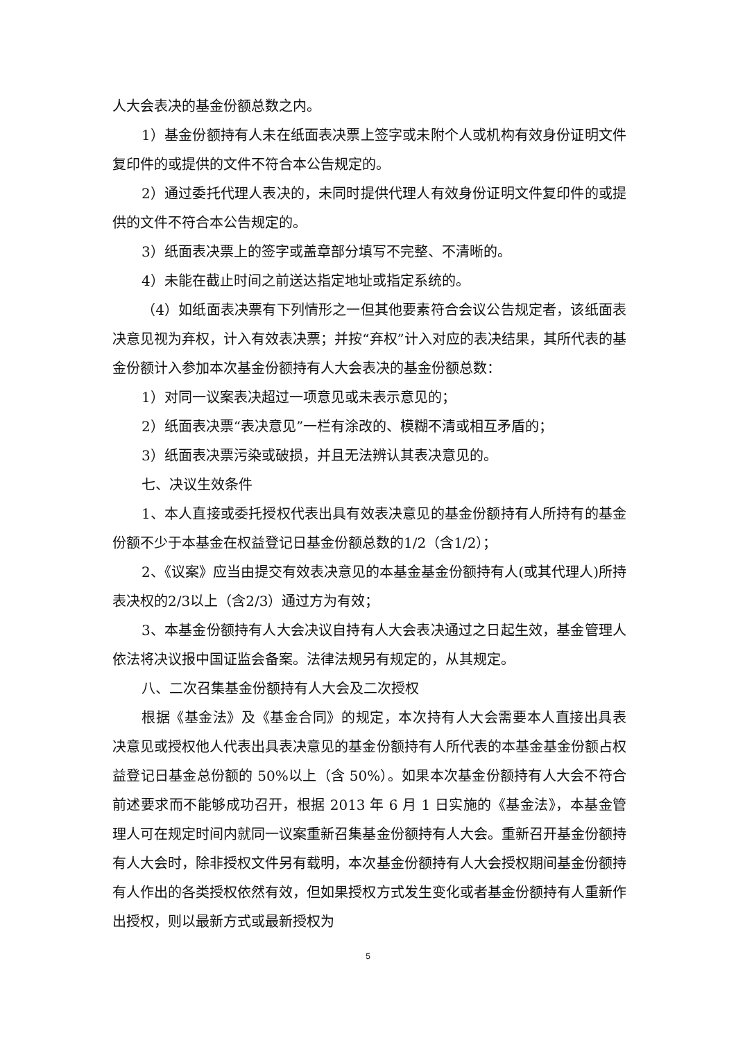人大会表决的基金份额总数之内。
1）基金份额持有人未在纸面表决票上签字或未附个人或机构有效身份证明文件复印件的或提供的文件不符合本公告规定的。
2）通过委托代理人表决的，未同时提供代理人有效身份证明文件复印件的或提供的文件不符合本公告规定的。
3）纸面表决票上的签字或盖章部分填写不完整、不清晰的。
4）未能在截止时间之前送达指定地址或指定系统的。
（4）如纸面表决票有下列情形之一但其他要素符合会议公告规定者，该纸面表决意见视为弃权，计入有效表决票；并按“弃权”计入对应的表决结果，其所代表的基金份额计入参加本次基金份额持有人大会表决的基金份额总数：
1）对同一议案表决超过一项意见或未表示意见的；
2）纸面表决票“表决意见”一栏有涂改的、模糊不清或相互矛盾的；
3）纸面表决票污染或破损，并且无法辨认其表决意见的。
七、决议生效条件
1、本人直接或委托授权代表出具有效表决意见的基金份额持有人所持有的基金份额不少于本基金在权益登记日基金份额总数的1/2（含1/2）；
2、《议案》应当由提交有效表决意见的本基金基金份额持有人(或其代理人)所持表决权的2/3以上（含2/3）通过方为有效；
3、本基金份额持有人大会决议自持有人大会表决通过之日起生效，基金管理人依法将决议报中国证监会备案。法律法规另有规定的，从其规定。
八、二次召集基金份额持有人大会及二次授权
根据《基金法》及《基金合同》的规定，本次持有人大会需要本人直接出具表决意见或授权他人代表出具表决意见的基金份额持有人所代表的本基金基金份额占权益登记日基金总份额的 50%以上（含 50%）。如果本次基金份额持有人大会不符合前述要求而不能够成功召开，根据 2013 年 6 月 1 日实施的《基金法》，本基金管理人可在规定时间内就同一议案重新召集基金份额持有人大会。重新召开基金份额持有人大会时，除非授权文件另有载明，本次基金份额持有人大会授权期间基金份额持有人作出的各类授权依然有效，但如果授权方式发生变化或者基金份额持有人重新作出授权，则以最新方式或最新授权为
5